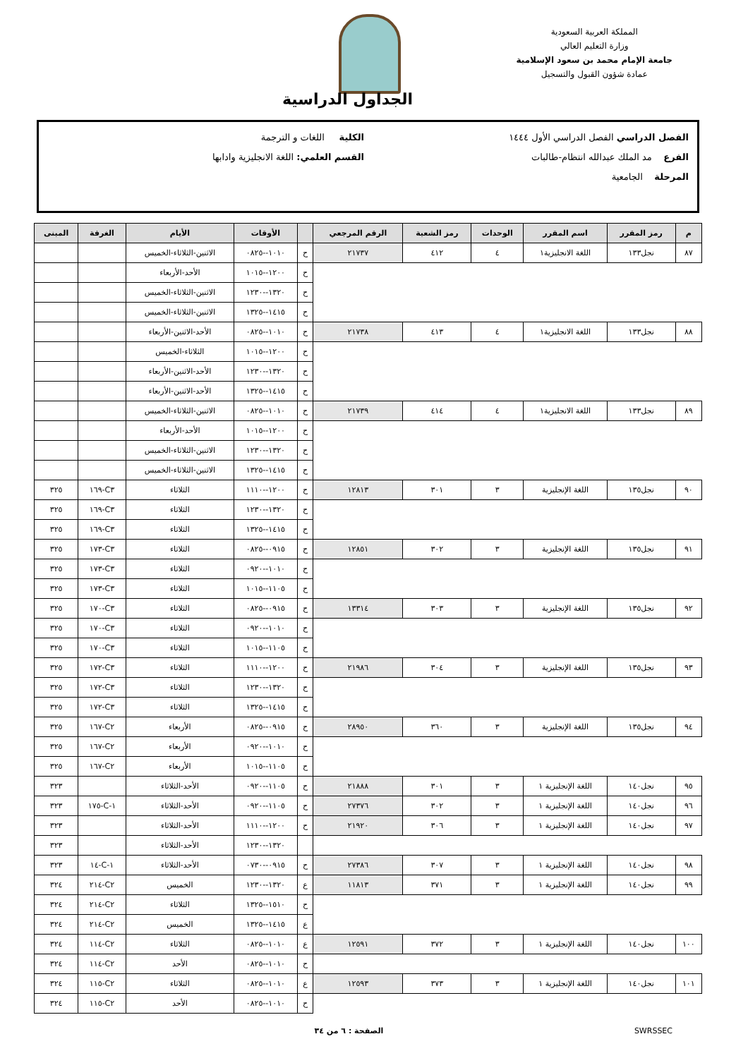المملكة العربية السعودية
وزارة التعليم العالي
جامعة الإمام محمد بن سعود الإسلامية
عمادة شؤون القبول والتسجيل
الجداول الدراسية
الفصل الدراسي الفصل الدراسي الأول ١٤٤٤ الكلية اللغات و الترجمة
الفرع مد الملك عبدالله انتظام-طالبات القسم العلمي: اللغة الانجليزية وادابها
المرحلة الجامعية
| م | رمز المقرر | اسم المقرر | الوحدات | رمز الشعبة | الرقم المرجعي | | الأوقات | الأيام | الغرفة | المبنى |
| --- | --- | --- | --- | --- | --- | --- | --- | --- | --- | --- |
| ٨٧ | نجل١٣٣ | اللغة الانجليزية١ | ٤ | ٤١٢ | ٢١٧٣٧ | ح | ١٠١٠--٠٨٢٥ | الاثنين-الثلاثاء-الخميس | | |
| | | | | | | ح | ١٢٠٠--١٠١٥ | الأحد-الأربعاء | | |
| | | | | | | ح | ١٣٢٠--١٢٣٠ | الاثنين-الثلاثاء-الخميس | | |
| | | | | | | ح | ١٤١٥--١٣٢٥ | الاثنين-الثلاثاء-الخميس | | |
| ٨٨ | نجل١٣٣ | اللغة الانجليزية١ | ٤ | ٤١٣ | ٢١٧٣٨ | ح | ١٠١٠--٠٨٢٥ | الأحد-الاثنين-الأربعاء | | |
| | | | | | | ح | ١٢٠٠--١٠١٥ | الثلاثاء-الخميس | | |
| | | | | | | ح | ١٣٢٠--١٢٣٠ | الأحد-الاثنين-الأربعاء | | |
| | | | | | | ح | ١٤١٥--١٣٢٥ | الأحد-الاثنين-الأربعاء | | |
| ٨٩ | نجل١٣٣ | اللغة الانجليزية١ | ٤ | ٤١٤ | ٢١٧٣٩ | ح | ١٠١٠--٠٨٢٥ | الاثنين-الثلاثاء-الخميس | | |
| | | | | | | ح | ١٢٠٠--١٠١٥ | الأحد-الأربعاء | | |
| | | | | | | ح | ١٣٢٠--١٢٣٠ | الاثنين-الثلاثاء-الخميس | | |
| | | | | | | ح | ١٤١٥--١٣٢٥ | الاثنين-الثلاثاء-الخميس | | |
| ٩٠ | نجل١٣٥ | اللغة الإنجليزية | ٣ | ٣٠١ | ١٢٨١٣ | ح | ١٢٠٠--١١١٠ | الثلاثاء | C٣-١٦٩ | ٣٢٥ |
| | | | | | | ح | ١٣٢٠--١٢٣٠ | الثلاثاء | C٣-١٦٩ | ٣٢٥ |
| | | | | | | ح | ١٤١٥--١٣٢٥ | الثلاثاء | C٣-١٦٩ | ٣٢٥ |
| ٩١ | نجل١٣٥ | اللغة الإنجليزية | ٣ | ٣٠٢ | ١٢٨٥١ | ح | ٠٩١٥--٠٨٢٥ | الثلاثاء | C٣-١٧٣ | ٣٢٥ |
| | | | | | | ح | ١٠١٠--٠٩٢٠ | الثلاثاء | C٣-١٧٣ | ٣٢٥ |
| | | | | | | ح | ١١٠٥--١٠١٥ | الثلاثاء | C٣-١٧٣ | ٣٢٥ |
| ٩٢ | نجل١٣٥ | اللغة الإنجليزية | ٣ | ٣٠٣ | ١٣٣١٤ | ح | ٠٩١٥--٠٨٢٥ | الثلاثاء | C٣-١٧٠ | ٣٢٥ |
| | | | | | | ح | ١٠١٠--٠٩٢٠ | الثلاثاء | C٣-١٧٠ | ٣٢٥ |
| | | | | | | ح | ١١٠٥--١٠١٥ | الثلاثاء | C٣-١٧٠ | ٣٢٥ |
| ٩٣ | نجل١٣٥ | اللغة الإنجليزية | ٣ | ٣٠٤ | ٢١٩٨٦ | ح | ١٢٠٠--١١١٠ | الثلاثاء | C٣-١٧٢ | ٣٢٥ |
| | | | | | | ح | ١٣٢٠--١٢٣٠ | الثلاثاء | C٣-١٧٢ | ٣٢٥ |
| | | | | | | ح | ١٤١٥--١٣٢٥ | الثلاثاء | C٣-١٧٢ | ٣٢٥ |
| ٩٤ | نجل١٣٥ | اللغة الإنجليزية | ٣ | ٣٦٠ | ٢٨٩٥٠ | ح | ٠٩١٥--٠٨٢٥ | الأربعاء | C٢-١٦٧ | ٣٢٥ |
| | | | | | | ح | ١٠١٠--٠٩٢٠ | الأربعاء | C٢-١٦٧ | ٣٢٥ |
| | | | | | | ح | ١١٠٥--١٠١٥ | الأربعاء | C٢-١٦٧ | ٣٢٥ |
| ٩٥ | نجل١٤٠ | اللغة الإنجليزية ١ | ٣ | ٣٠١ | ٢١٨٨٨ | ح | ١١٠٥--٠٩٢٠ | الأحد-الثلاثاء | | ٣٢٣ |
| ٩٦ | نجل١٤٠ | اللغة الإنجليزية ١ | ٣ | ٣٠٢ | ٢٧٣٧٦ | ح | ١١٠٥--٠٩٢٠ | الأحد-الثلاثاء | ١-C-١٧٥ | ٣٢٣ |
| ٩٧ | نجل١٤٠ | اللغة الإنجليزية ١ | ٣ | ٣٠٦ | ٢١٩٢٠ | ح | ١٢٠٠--١١١٠ | الأحد-الثلاثاء | | ٣٢٣ |
| | | | | | | | ١٣٢٠--١٢٣٠ | الأحد-الثلاثاء | | ٣٢٣ |
| ٩٨ | نجل١٤٠ | اللغة الإنجليزية ١ | ٣ | ٣٠٧ | ٢٧٣٨٦ | ح | ٠٩١٥--٠٧٣٠ | الأحد-الثلاثاء | ١-C-١٤ | ٣٢٣ |
| ٩٩ | نجل١٤٠ | اللغة الإنجليزية ١ | ٣ | ٣٧١ | ١١٨١٣ | ع | ١٣٢٠--١٢٣٠ | الخميس | C٢-٢١٤ | ٣٢٤ |
| | | | | | | ح | ١٥١٠--١٣٢٥ | الثلاثاء | C٢-٢١٤ | ٣٢٤ |
| | | | | | | ع | ١٤١٥--١٣٢٥ | الخميس | C٢-٢١٤ | ٣٢٤ |
| ١٠٠ | نجل١٤٠ | اللغة الإنجليزية ١ | ٣ | ٣٧٢ | ١٢٥٩١ | ع | ١٠١٠--٠٨٢٥ | الثلاثاء | C٢-١١٤ | ٣٢٤ |
| | | | | | | ح | ١٠١٠--٠٨٢٥ | الأحد | C٢-١١٤ | ٣٢٤ |
| ١٠١ | نجل١٤٠ | اللغة الإنجليزية ١ | ٣ | ٣٧٣ | ١٢٥٩٣ | ع | ١٠١٠--٠٨٢٥ | الثلاثاء | C٢-١١٥ | ٣٢٤ |
| | | | | | | ح | ١٠١٠--٠٨٢٥ | الأحد | C٢-١١٥ | ٣٢٤ |
SWRSSEC الصفحة : ٦ من ٣٤